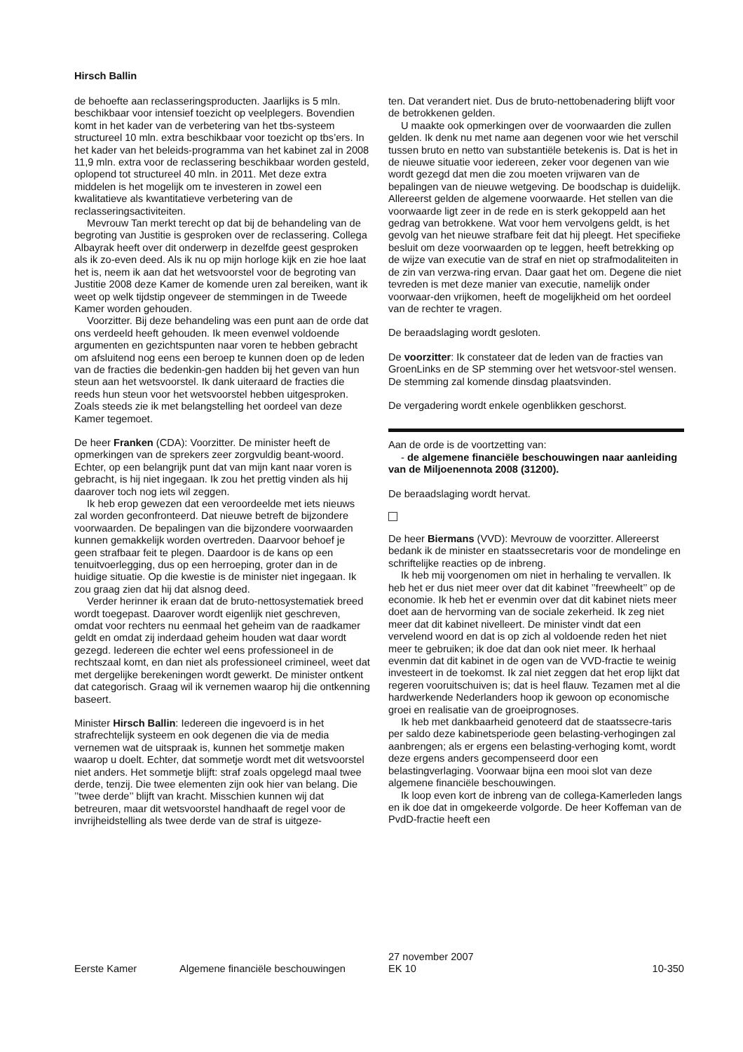Hirsch Ballin
de behoefte aan reclasseringsproducten. Jaarlijks is 5 mln. beschikbaar voor intensief toezicht op veelplegers. Bovendien komt in het kader van de verbetering van het tbs-systeem structureel 10 mln. extra beschikbaar voor toezicht op tbs’ers. In het kader van het beleids-programma van het kabinet zal in 2008 11,9 mln. extra voor de reclassering beschikbaar worden gesteld, oplopend tot structureel 40 mln. in 2011. Met deze extra middelen is het mogelijk om te investeren in zowel een kwalitatieve als kwantitatieve verbetering van de reclasseringsactiviteiten.
Mevrouw Tan merkt terecht op dat bij de behandeling van de begroting van Justitie is gesproken over de reclassering. Collega Albayrak heeft over dit onderwerp in dezelfde geest gesproken als ik zo-even deed. Als ik nu op mijn horloge kijk en zie hoe laat het is, neem ik aan dat het wetsvoorstel voor de begroting van Justitie 2008 deze Kamer de komende uren zal bereiken, want ik weet op welk tijdstip ongeveer de stemmingen in de Tweede Kamer worden gehouden.
Voorzitter. Bij deze behandeling was een punt aan de orde dat ons verdeeld heeft gehouden. Ik meen evenwel voldoende argumenten en gezichtspunten naar voren te hebben gebracht om afsluitend nog eens een beroep te kunnen doen op de leden van de fracties die bedenkin-gen hadden bij het geven van hun steun aan het wetsvoorstel. Ik dank uiteraard de fracties die reeds hun steun voor het wetsvoorstel hebben uitgesproken. Zoals steeds zie ik met belangstelling het oordeel van deze Kamer tegemoet.
De heer Franken (CDA): Voorzitter. De minister heeft de opmerkingen van de sprekers zeer zorgvuldig beant-woord. Echter, op een belangrijk punt dat van mijn kant naar voren is gebracht, is hij niet ingegaan. Ik zou het prettig vinden als hij daarover toch nog iets wil zeggen.
Ik heb erop gewezen dat een veroordeelde met iets nieuws zal worden geconfronteerd. Dat nieuwe betreft de bijzondere voorwaarden. De bepalingen van die bijzondere voorwaarden kunnen gemakkelijk worden overtreden. Daarvoor behoef je geen strafbaar feit te plegen. Daardoor is de kans op een tenuitvoerlegging, dus op een herroeping, groter dan in de huidige situatie. Op die kwestie is de minister niet ingegaan. Ik zou graag zien dat hij dat alsnog deed.
Verder herinner ik eraan dat de bruto-nettosystematiek breed wordt toegepast. Daarover wordt eigenlijk niet geschreven, omdat voor rechters nu eenmaal het geheim van de raadkamer geldt en omdat zij inderdaad geheim houden wat daar wordt gezegd. Iedereen die echter wel eens professioneel in de rechtszaal komt, en dan niet als professioneel crimineel, weet dat met dergelijke berekeningen wordt gewerkt. De minister ontkent dat categorisch. Graag wil ik vernemen waarop hij die ontkenning baseert.
Minister Hirsch Ballin: Iedereen die ingevoerd is in het strafrechtelijk systeem en ook degenen die via de media vernemen wat de uitspraak is, kunnen het sommetje maken waarop u doelt. Echter, dat sommetje wordt met dit wetsvoorstel niet anders. Het sommetje blijft: straf zoals opgelegd maal twee derde, tenzij. Die twee elementen zijn ook hier van belang. Die ’’twee derde’’ blijft van kracht. Misschien kunnen wij dat betreuren, maar dit wetsvoorstel handhaaft de regel voor de invrijheidstelling als twee derde van de straf is uitgeze-
ten. Dat verandert niet. Dus de bruto-nettobenadering blijft voor de betrokkenen gelden.
U maakte ook opmerkingen over de voorwaarden die zullen gelden. Ik denk nu met name aan degenen voor wie het verschil tussen bruto en netto van substantiële betekenis is. Dat is het in de nieuwe situatie voor iedereen, zeker voor degenen van wie wordt gezegd dat men die zou moeten vrijwaren van de bepalingen van de nieuwe wetgeving. De boodschap is duidelijk. Allereerst gelden de algemene voorwaarde. Het stellen van die voorwaarde ligt zeer in de rede en is sterk gekoppeld aan het gedrag van betrokkene. Wat voor hem vervolgens geldt, is het gevolg van het nieuwe strafbare feit dat hij pleegt. Het specifieke besluit om deze voorwaarden op te leggen, heeft betrekking op de wijze van executie van de straf en niet op strafmodaliteiten in de zin van verzwa-ring ervan. Daar gaat het om. Degene die niet tevreden is met deze manier van executie, namelijk onder voorwaar-den vrijkomen, heeft de mogelijkheid om het oordeel van de rechter te vragen.
De beraadslaging wordt gesloten.
De voorzitter: Ik constateer dat de leden van de fracties van GroenLinks en de SP stemming over het wetsvoor-stel wensen. De stemming zal komende dinsdag plaatsvinden.
De vergadering wordt enkele ogenblikken geschorst.
Aan de orde is de voortzetting van:
- de algemene financiële beschouwingen naar aanleiding van de Miljoenennota 2008 (31200).
De beraadslaging wordt hervat.
De heer Biermans (VVD): Mevrouw de voorzitter. Allereerst bedank ik de minister en staatssecretaris voor de mondelinge en schriftelijke reacties op de inbreng.
Ik heb mij voorgenomen om niet in herhaling te vervallen. Ik heb het er dus niet meer over dat dit kabinet ’’freewheelt’’ op de economie. Ik heb het er evenmin over dat dit kabinet niets meer doet aan de hervorming van de sociale zekerheid. Ik zeg niet meer dat dit kabinet nivelleert. De minister vindt dat een vervelend woord en dat is op zich al voldoende reden het niet meer te gebruiken; ik doe dat dan ook niet meer. Ik herhaal evenmin dat dit kabinet in de ogen van de VVD-fractie te weinig investeert in de toekomst. Ik zal niet zeggen dat het erop lijkt dat regeren vooruitschuiven is; dat is heel flauw. Tezamen met al die hardwerkende Nederlanders hoop ik gewoon op economische groei en realisatie van de groeiprognoses.
Ik heb met dankbaarheid genoteerd dat de staatssecre-taris per saldo deze kabinetsperiode geen belasting-verhogingen zal aanbrengen; als er ergens een belasting-verhoging komt, wordt deze ergens anders gecompenseerd door een belastingverlaging. Voorwaar bijna een mooi slot van deze algemene financiële beschouwingen.
Ik loop even kort de inbreng van de collega-Kamerleden langs en ik doe dat in omgekeerde volgorde. De heer Koffeman van de PvdD-fractie heeft een
Eerste Kamer
Algemene financiële beschouwingen
27 november 2007
EK 10
10-350